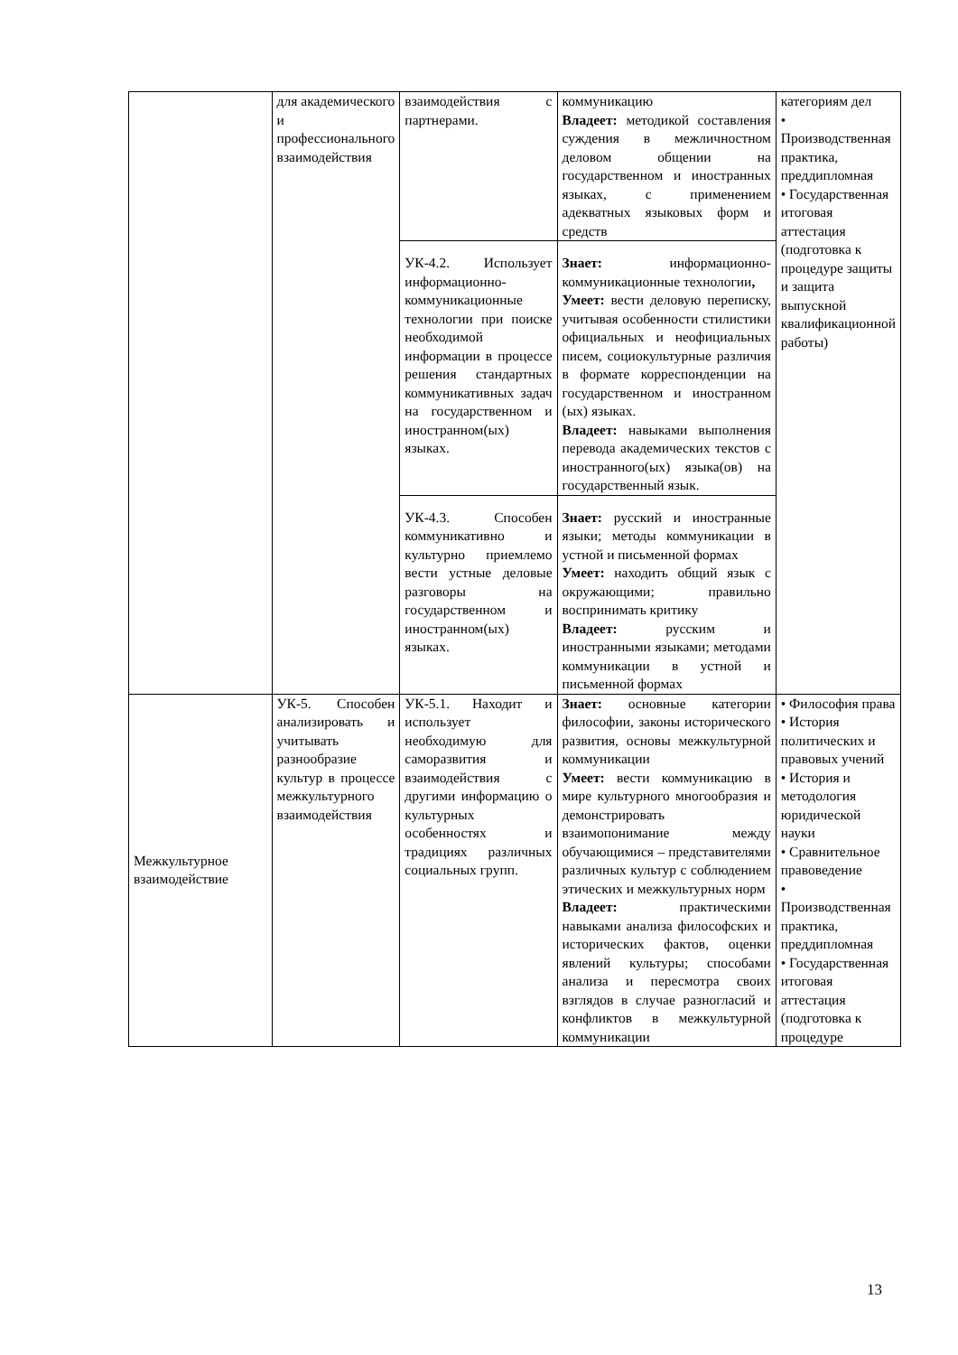| | для академического и профессионального взаимодействия | взаимодействия с партнерами. | коммуникацию Владеет: методикой составления суждения в межличностном деловом общении на государственном и иностранных языках, с применением адекватных языковых форм и средств | категориям дел • Производственная практика, преддипломная • Государственная итоговая аттестация (подготовка к процедуре защиты и защита выпускной квалификационной работы) |
| | | УК-4.2. Использует информационно-коммуникационные технологии при поиске необходимой информации в процессе решения стандартных коммуникативных задач на государственном и иностранном(ых) языках. | Знает: информационно-коммуникационные технологии , Умеет: вести деловую переписку, учитывая особенности стилистики официальных и неофициальных писем, социокультурные различия в формате корреспонденции на государственном и иностранном (ых) языках. Владеет: навыками выполнения перевода академических текстов с иностранного(ых) языка(ов) на государственный язык. | |
| | | УК-4.3. Способен коммуникативно и культурно приемлемо вести устные деловые разговоры на государственном и иностранном(ых) языках. | Знает: русский и иностранные языки; методы коммуникации в устной и письменной формах Умеет: находить общий язык с окружающими; правильно воспринимать критику Владеет: русским и иностранными языками; методами коммуникации в устной и письменной формах | |
| Межкультурное взаимодействие | УК-5. Способен анализировать и учитывать разнообразие культур в процессе межкультурного взаимодействия | УК-5.1. Находит и использует необходимую для саморазвития и взаимодействия с другими информацию о культурных особенностях и традициях различных социальных групп. | Знает: основные категории философии, законы исторического развития, основы межкультурной коммуникации Умеет: вести коммуникацию в мире культурного многообразия и демонстрировать взаимопонимание между обучающимися – представителями различных культур с соблюдением этических и межкультурных норм Владеет: практическими навыками анализа философских и исторических фактов, оценки явлений культуры; способами анализа и пересмотра своих взглядов в случае разногласий и конфликтов в межкультурной коммуникации | • Философия права • История политических и правовых учений • История и методология юридической науки • Сравнительное правоведение • Производственная практика, преддипломная • Государственная итоговая аттестация (подготовка к процедуре |
13